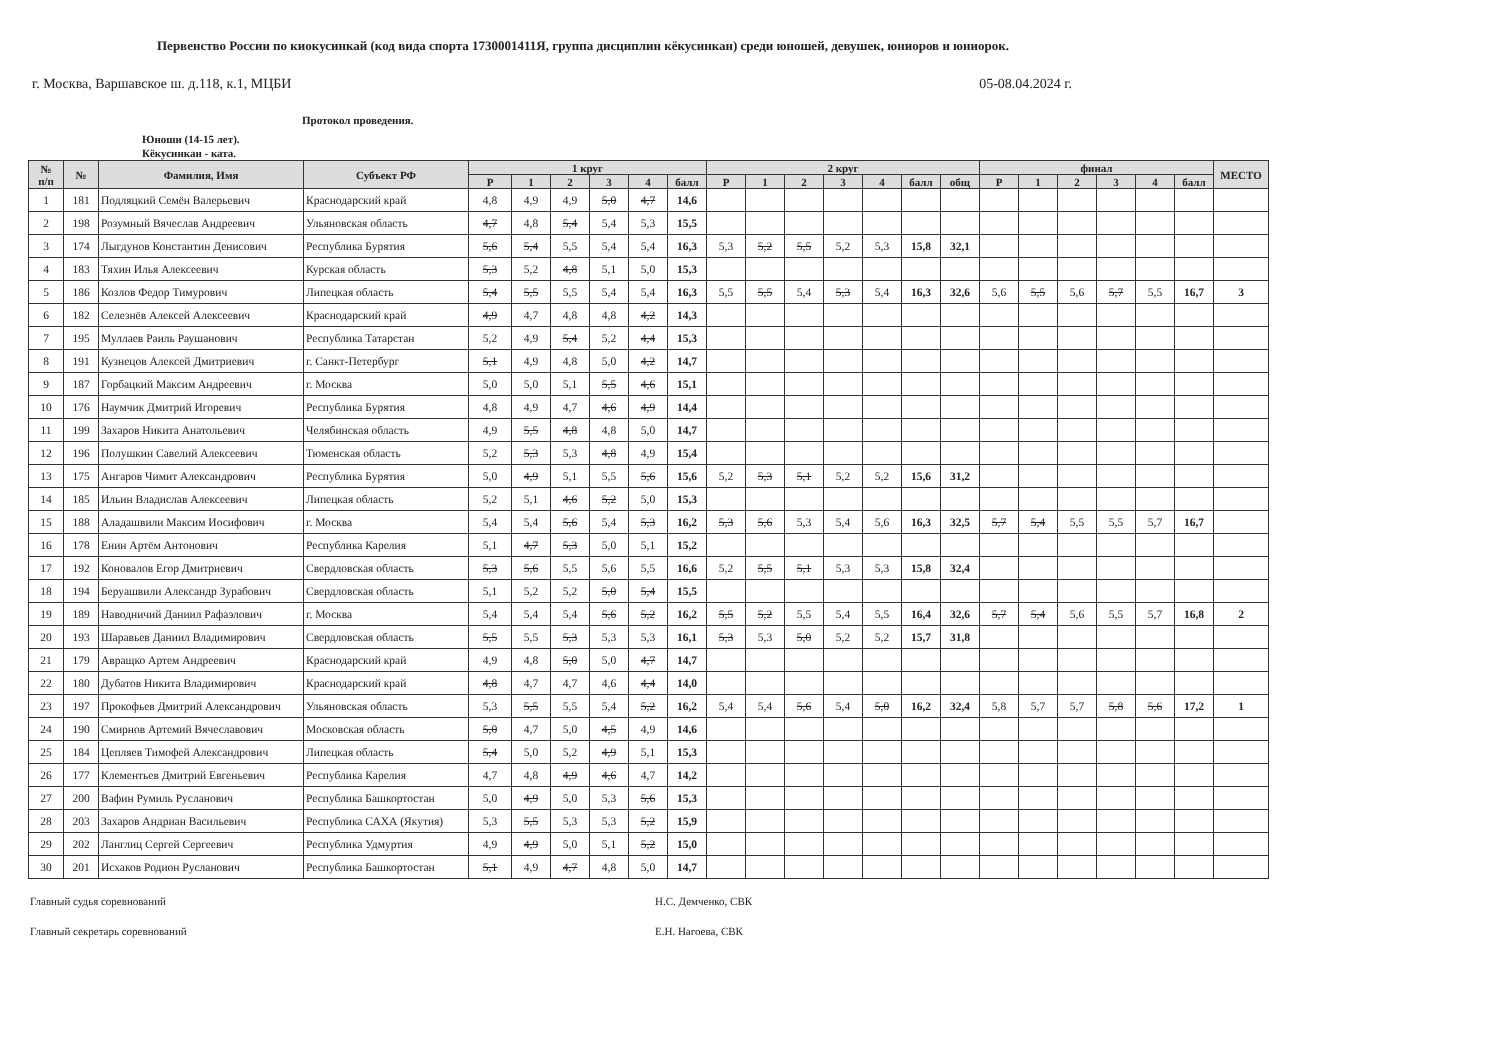Первенство России по киокусинкай (код вида спорта 1730001411Я, группа дисциплин кёкусинкан) среди юношей, девушек, юниоров и юниорок.
г. Москва, Варшавское ш. д.118, к.1, МЦБИ 05-08.04.2024 г.
Протокол проведения.
Юноши (14-15 лет).
Кёкусинкан - ката.
| № п/п | № | Фамилия, Имя | Субъект РФ | 1 круг | | | | | | 2 круг | | | | | | | финал | | | | | | МЕСТО |
| --- | --- | --- | --- | --- | --- | --- | --- | --- | --- | --- | --- | --- | --- | --- | --- | --- | --- | --- | --- | --- | --- | --- | --- |
| | | | | Р | 1 | 2 | 3 | 4 | балл | Р | 1 | 2 | 3 | 4 | балл | общ | Р | 1 | 2 | 3 | 4 | балл | |
| 1 | 181 | Подляцкий Семён Валерьевич | Краснодарский край | 4,8 | 4,9 | 4,9 | 5,0 | 4,7 | 14,6 | | | | | | | | | | | | | | |
| 2 | 198 | Розумный Вячеслав Андреевич | Ульяновская область | 4,7 | 4,8 | 5,4 | 5,4 | 5,3 | 15,5 | | | | | | | | | | | | | | |
| 3 | 174 | Лыгдунов Константин Денисович | Республика Бурятия | 5,6 | 5,4 | 5,5 | 5,4 | 5,4 | 16,3 | 5,3 | 5,2 | 5,5 | 5,2 | 5,3 | 15,8 | 32,1 | | | | | | | |
| 4 | 183 | Тяхин Илья Алексеевич | Курская область | 5,3 | 5,2 | 4,8 | 5,1 | 5,0 | 15,3 | | | | | | | | | | | | | | |
| 5 | 186 | Козлов Федор Тимурович | Липецкая область | 5,4 | 5,5 | 5,5 | 5,4 | 5,4 | 16,3 | 5,5 | 5,5 | 5,4 | 5,3 | 5,4 | 16,3 | 32,6 | 5,6 | 5,5 | 5,6 | 5,7 | 5,5 | 16,7 | 3 |
| 6 | 182 | Селезнёв Алексей Алексеевич | Краснодарский край | 4,9 | 4,7 | 4,8 | 4,8 | 4,2 | 14,3 | | | | | | | | | | | | | | |
| 7 | 195 | Муллаев Раиль Раушанович | Республика Татарстан | 5,2 | 4,9 | 5,4 | 5,2 | 4,4 | 15,3 | | | | | | | | | | | | | | |
| 8 | 191 | Кузнецов Алексей Дмитриевич | г. Санкт-Петербург | 5,1 | 4,9 | 4,8 | 5,0 | 4,2 | 14,7 | | | | | | | | | | | | | | |
| 9 | 187 | Горбацкий Максим Андреевич | г. Москва | 5,0 | 5,0 | 5,1 | 5,5 | 4,6 | 15,1 | | | | | | | | | | | | | | |
| 10 | 176 | Наумчик Дмитрий Игоревич | Республика Бурятия | 4,8 | 4,9 | 4,7 | 4,6 | 4,9 | 14,4 | | | | | | | | | | | | | | |
| 11 | 199 | Захаров Никита Анатольевич | Челябинская область | 4,9 | 5,5 | 4,8 | 4,8 | 5,0 | 14,7 | | | | | | | | | | | | | | |
| 12 | 196 | Полушкин Савелий Алексеевич | Тюменская область | 5,2 | 5,3 | 5,3 | 4,8 | 4,9 | 15,4 | | | | | | | | | | | | | | |
| 13 | 175 | Ангаров Чимит Александрович | Республика Бурятия | 5,0 | 4,9 | 5,1 | 5,5 | 5,6 | 15,6 | 5,2 | 5,3 | 5,1 | 5,2 | 5,2 | 15,6 | 31,2 | | | | | | | |
| 14 | 185 | Ильин Владислав Алексеевич | Липецкая область | 5,2 | 5,1 | 4,6 | 5,2 | 5,0 | 15,3 | | | | | | | | | | | | | | |
| 15 | 188 | Аладашвили Максим Иосифович | г. Москва | 5,4 | 5,4 | 5,6 | 5,4 | 5,3 | 16,2 | 5,3 | 5,6 | 5,3 | 5,4 | 5,6 | 16,3 | 32,5 | 5,7 | 5,4 | 5,5 | 5,5 | 5,7 | 16,7 | |
| 16 | 178 | Енин Артём Антонович | Республика Карелия | 5,1 | 4,7 | 5,3 | 5,0 | 5,1 | 15,2 | | | | | | | | | | | | | | |
| 17 | 192 | Коновалов Егор Дмитриевич | Свердловская область | 5,3 | 5,6 | 5,5 | 5,6 | 5,5 | 16,6 | 5,2 | 5,5 | 5,1 | 5,3 | 5,3 | 15,8 | 32,4 | | | | | | | |
| 18 | 194 | Беруашвили Александр Зурабович | Свердловская область | 5,1 | 5,2 | 5,2 | 5,0 | 5,4 | 15,5 | | | | | | | | | | | | | | |
| 19 | 189 | Наводничий Даниил Рафаэлович | г. Москва | 5,4 | 5,4 | 5,4 | 5,6 | 5,2 | 16,2 | 5,5 | 5,2 | 5,5 | 5,4 | 5,5 | 16,4 | 32,6 | 5,7 | 5,4 | 5,6 | 5,5 | 5,7 | 16,8 | 2 |
| 20 | 193 | Шаравьев Даниил Владимирович | Свердловская область | 5,5 | 5,5 | 5,3 | 5,3 | 5,3 | 16,1 | 5,3 | 5,3 | 5,0 | 5,2 | 5,2 | 15,7 | 31,8 | | | | | | | |
| 21 | 179 | Авращко Артем Андреевич | Краснодарский край | 4,9 | 4,8 | 5,0 | 5,0 | 4,7 | 14,7 | | | | | | | | | | | | | | |
| 22 | 180 | Дубатов Никита Владимирович | Краснодарский край | 4,8 | 4,7 | 4,7 | 4,6 | 4,4 | 14,0 | | | | | | | | | | | | | | |
| 23 | 197 | Прокофьев Дмитрий Александрович | Ульяновская область | 5,3 | 5,5 | 5,5 | 5,4 | 5,2 | 16,2 | 5,4 | 5,4 | 5,6 | 5,4 | 5,0 | 16,2 | 32,4 | 5,8 | 5,7 | 5,7 | 5,8 | 5,6 | 17,2 | 1 |
| 24 | 190 | Смирнов Артемий Вячеславович | Московская область | 5,0 | 4,7 | 5,0 | 4,5 | 4,9 | 14,6 | | | | | | | | | | | | | | |
| 25 | 184 | Цепляев Тимофей Александрович | Липецкая область | 5,4 | 5,0 | 5,2 | 4,9 | 5,1 | 15,3 | | | | | | | | | | | | | | |
| 26 | 177 | Клементьев Дмитрий Евгеньевич | Республика Карелия | 4,7 | 4,8 | 4,9 | 4,6 | 4,7 | 14,2 | | | | | | | | | | | | | | |
| 27 | 200 | Вафин Румиль Русланович | Республика Башкортостан | 5,0 | 4,9 | 5,0 | 5,3 | 5,6 | 15,3 | | | | | | | | | | | | | | |
| 28 | 203 | Захаров Андриан Васильевич | Республика САХА (Якутия) | 5,3 | 5,5 | 5,3 | 5,3 | 5,2 | 15,9 | | | | | | | | | | | | | | |
| 29 | 202 | Ланглиц Сергей Сергеевич | Республика Удмуртия | 4,9 | 4,9 | 5,0 | 5,1 | 5,2 | 15,0 | | | | | | | | | | | | | | |
| 30 | 201 | Исхаков Родион Русланович | Республика Башкортостан | 5,1 | 4,9 | 4,7 | 4,8 | 5,0 | 14,7 | | | | | | | | | | | | | | |
Главный судья соревнований Н.С. Демченко, СВК Главный секретарь соревнований Е.Н. Нагоева, СВК